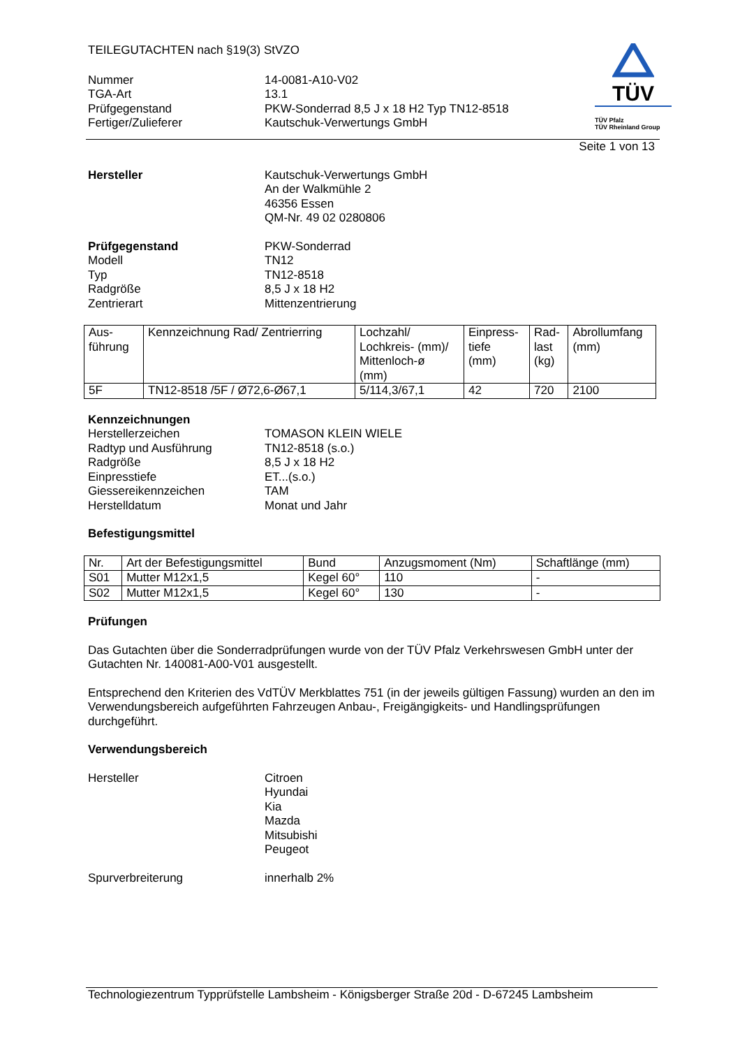TEILEGUTACHTEN nach §19(3) StVZO
Nummer 14-0081-A10-V02
TGA-Art 13.1
Prüfgegenstand PKW-Sonderrad 8,5 J x 18 H2 Typ TN12-8518
Fertiger/Zulieferer Kautschuk-Verwertungs GmbH
TÜV
TÜV Pfalz
TÜV Rheinland Group
Seite 1 von 13
Hersteller Kautschuk-Verwertungs GmbH
An der Walkmühle 2
46356 Essen
QM-Nr. 49 02 0280806
Prüfgegenstand
Modell
Typ
Radgröße
Zentrierart
PKW-Sonderrad
TN12
TN12-8518
8,5 J x 18 H2
Mittenzentrierung
| Aus- führung | Kennzeichnung Rad/ Zentrierring | Lochzahl/ Lochkreis- (mm)/ Mittenloch-ø (mm) | Einpress- tiefe (mm) | Rad- last (kg) | Abrollumfang (mm) |
| 5F | TN12-8518 /5F / Ø72,6-Ø67,1 | 5/114,3/67,1 | 42 | 720 | 2100 |
Kennzeichnungen
Herstellerzeichen
Radtyp und Ausführung
Radgröße
Einpresstiefe
Giessereikennzeichen
Herstelldatum
TOMASON KLEIN WIELE
TN12-8518 (s.o.)
8,5 J x 18 H2
ET...(s.o.)
TAM
Monat und Jahr
Befestigungsmittel
| Nr. | Art der Befestigungsmittel | Bund | Anzugsmoment (Nm) | Schaftlänge (mm) |
| S01 | Mutter M12x1,5 | Kegel 60° | 110 | - |
| S02 | Mutter M12x1,5 | Kegel 60° | 130 | - |
Prüfungen
Das Gutachten über die Sonderradprüfungen wurde von der TÜV Pfalz Verkehrswesen GmbH unter der Gutachten Nr. 140081-A00-V01 ausgestellt.
Entsprechend den Kriterien des VdTÜV Merkblattes 751 (in der jeweils gültigen Fassung) wurden an den im Verwendungsbereich aufgeführten Fahrzeugen Anbau-, Freigängigkeits- und Handlingsprüfungen durchgeführt.
Verwendungsbereich
Hersteller Citroen
Hyundai
Kia
Mazda
Mitsubishi
Peugeot
Spurverbreiterung innerhalb 2%
Technologiezentrum Typprüfstelle Lambsheim - Königsberger Straße 20d - D-67245 Lambsheim